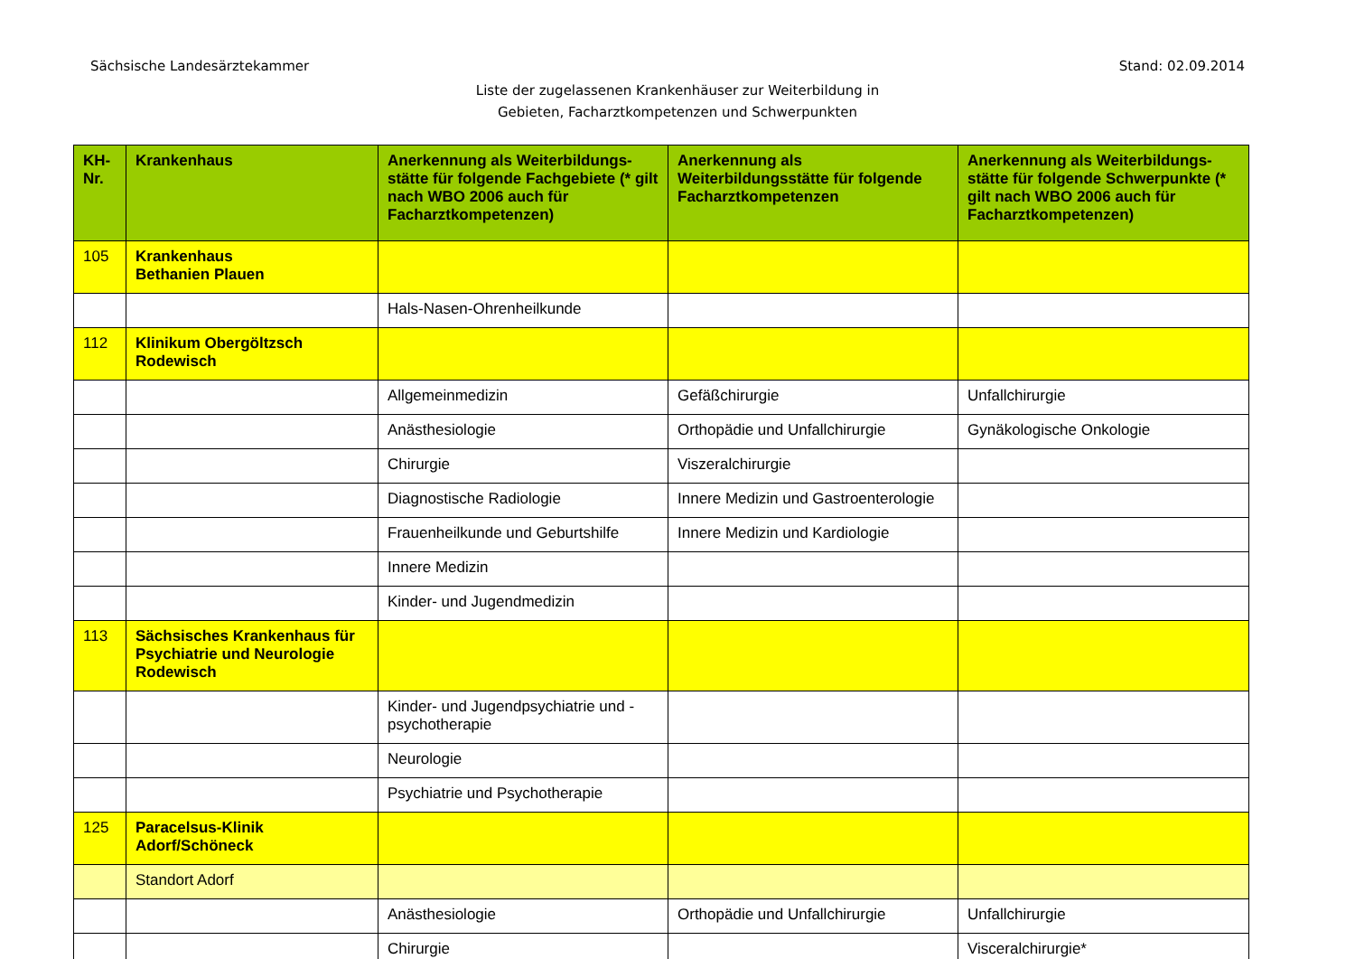Sächsische Landesärztekammer Stand: 02.09.2014
Liste der zugelassenen Krankenhäuser zur Weiterbildung in
Gebieten, Facharztkompetenzen und Schwerpunkten
| KH- Nr. | Krankenhaus | Anerkennung als Weiterbildungs-stätte für folgende Fachgebiete (* gilt nach WBO 2006 auch für Facharztkompetenzen) | Anerkennung als Weiterbildungsstätte für folgende Facharztkompetenzen | Anerkennung als Weiterbildungs-stätte für folgende Schwerpunkte (* gilt nach WBO 2006 auch für Facharztkompetenzen) |
| --- | --- | --- | --- | --- |
| 105 | Krankenhaus Bethanien Plauen | | | |
| | | Hals-Nasen-Ohrenheilkunde | | |
| 112 | Klinikum Obergöltzsch Rodewisch | | | |
| | | Allgemeinmedizin | Gefäßchirurgie | Unfallchirurgie |
| | | Anästhesiologie | Orthopädie und Unfallchirurgie | Gynäkologische Onkologie |
| | | Chirurgie | Viszeralchirurgie | |
| | | Diagnostische Radiologie | Innere Medizin und Gastroenterologie | |
| | | Frauenheilkunde und Geburtshilfe | Innere Medizin und Kardiologie | |
| | | Innere Medizin | | |
| | | Kinder- und Jugendmedizin | | |
| 113 | Sächsisches Krankenhaus für Psychiatrie und Neurologie Rodewisch | | | |
| | | Kinder- und Jugendpsychiatrie und -psychotherapie | | |
| | | Neurologie | | |
| | | Psychiatrie und Psychotherapie | | |
| 125 | Paracelsus-Klinik Adorf/Schöneck | | | |
| | Standort Adorf | | | |
| | | Anästhesiologie | Orthopädie und Unfallchirurgie | Unfallchirurgie |
| | | Chirurgie | | Visceralchirurgie* |